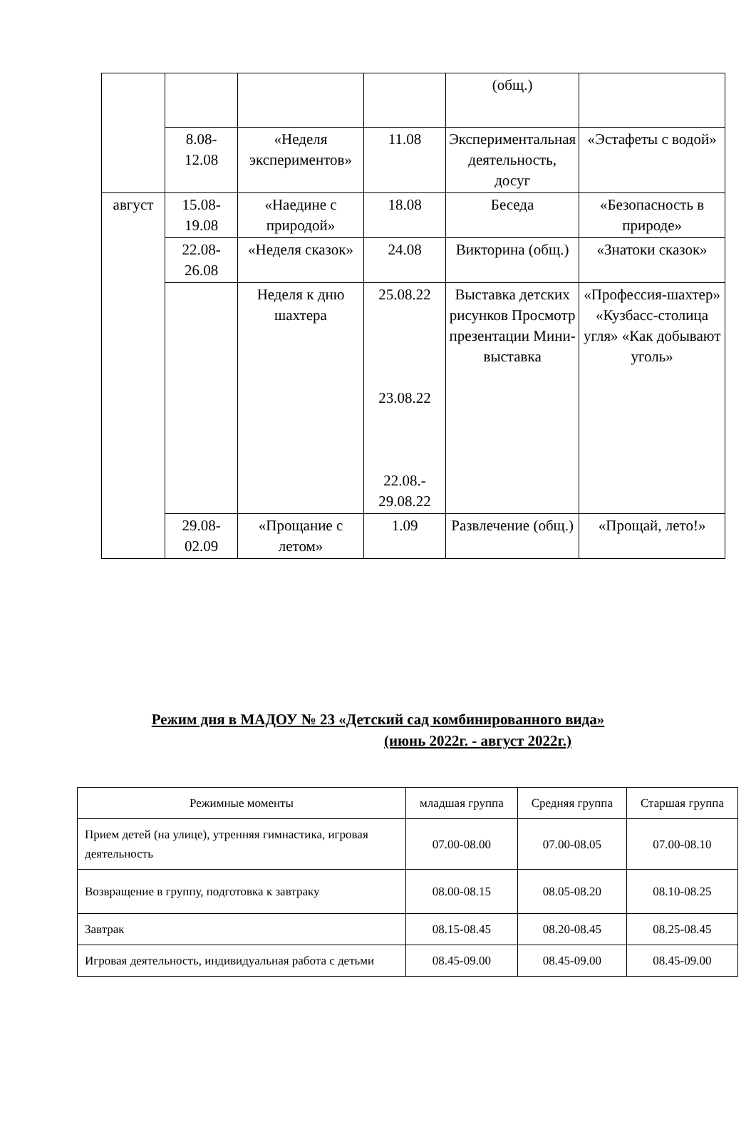| | | | | (общ.) | |
| | 8.08- 12.08 | «Неделя экспериментов» | 11.08 | Экспериментальная деятельность, досуг | «Эстафеты с водой» |
| август | 15.08- 19.08 | «Наедине с природой» | 18.08 | Беседа | «Безопасность в природе» |
| | 22.08- 26.08 | «Неделя сказок» | 24.08 | Викторина (общ.) | «Знатоки сказок» |
| | | Неделя к дню шахтера | 25.08.22 23.08.22 22.08.- 29.08.22 | Выставка детских рисунков Просмотр презентации Мини-выставка | «Профессия-шахтер» «Кузбасс-столица угля» «Как добывают уголь» |
| | 29.08- 02.09 | «Прощание с летом» | 1.09 | Развлечение (общ.) | «Прощай, лето!» |
Режим дня в МАДОУ № 23 «Детский сад комбинированного вида»
(июнь 2022г. - август 2022г.)
| Режимные моменты | младшая группа | Средняя группа | Старшая группа |
| --- | --- | --- | --- |
| Прием детей (на улице), утренняя гимнастика, игровая деятельность | 07.00-08.00 | 07.00-08.05 | 07.00-08.10 |
| Возвращение в группу, подготовка к завтраку | 08.00-08.15 | 08.05-08.20 | 08.10-08.25 |
| Завтрак | 08.15-08.45 | 08.20-08.45 | 08.25-08.45 |
| Игровая деятельность, индивидуальная работа с детьми | 08.45-09.00 | 08.45-09.00 | 08.45-09.00 |